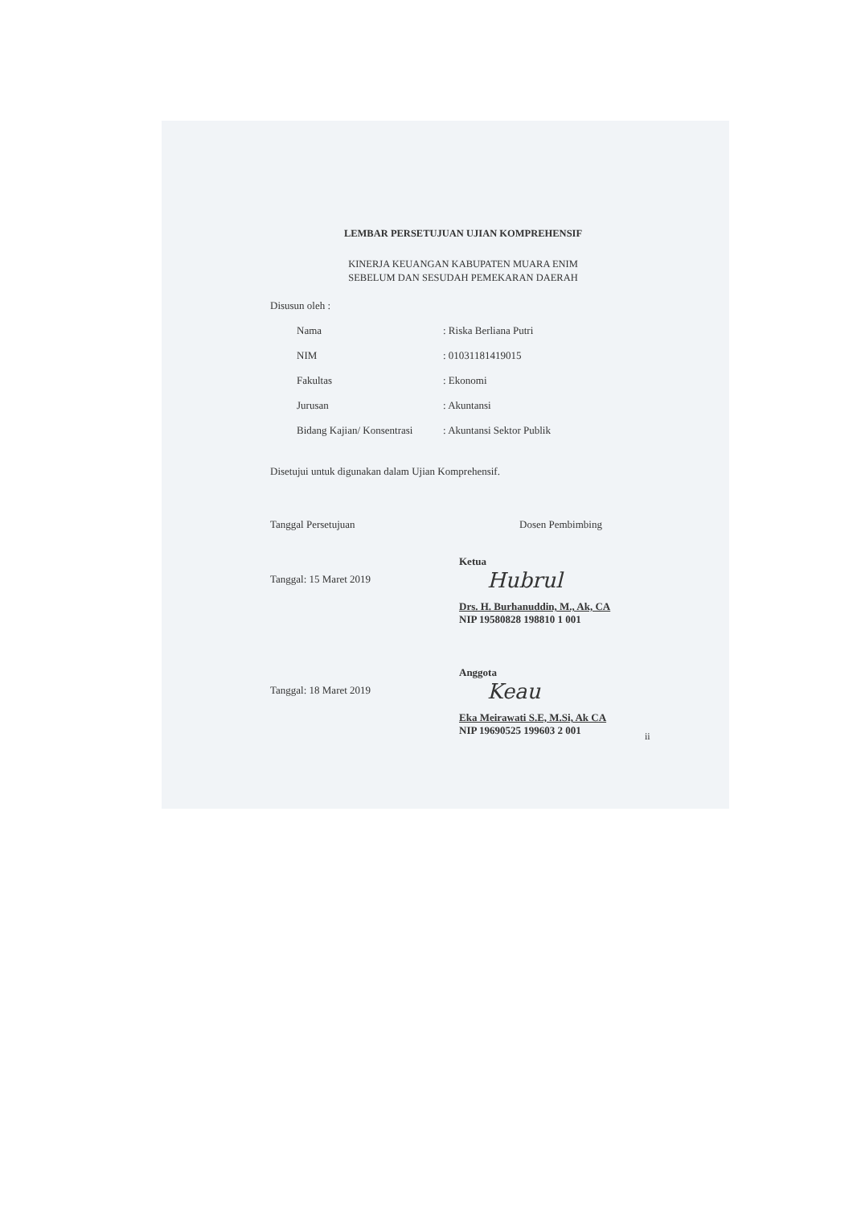LEMBAR PERSETUJUAN UJIAN KOMPREHENSIF
KINERJA KEUANGAN KABUPATEN MUARA ENIM
SEBELUM DAN SESUDAH PEMEKARAN DAERAH
Disusun oleh :
| Nama | : Riska Berliana Putri |
| NIM | : 01031181419015 |
| Fakultas | : Ekonomi |
| Jurusan | : Akuntansi |
| Bidang Kajian/ Konsentrasi | : Akuntansi Sektor Publik |
Disetujui untuk digunakan dalam Ujian Komprehensif.
Tanggal Persetujuan Dosen Pembimbing
Tanggal: 15 Maret 2019
Ketua
Hubrul
Drs. H. Burhanuddin, M., Ak, CA
NIP 19580828 198810 1 001
Tanggal: 18 Maret 2019
Anggota
Keau
Eka Meirawati S.E, M.Si, Ak CA
NIP 19690525 199603 2 001
ii